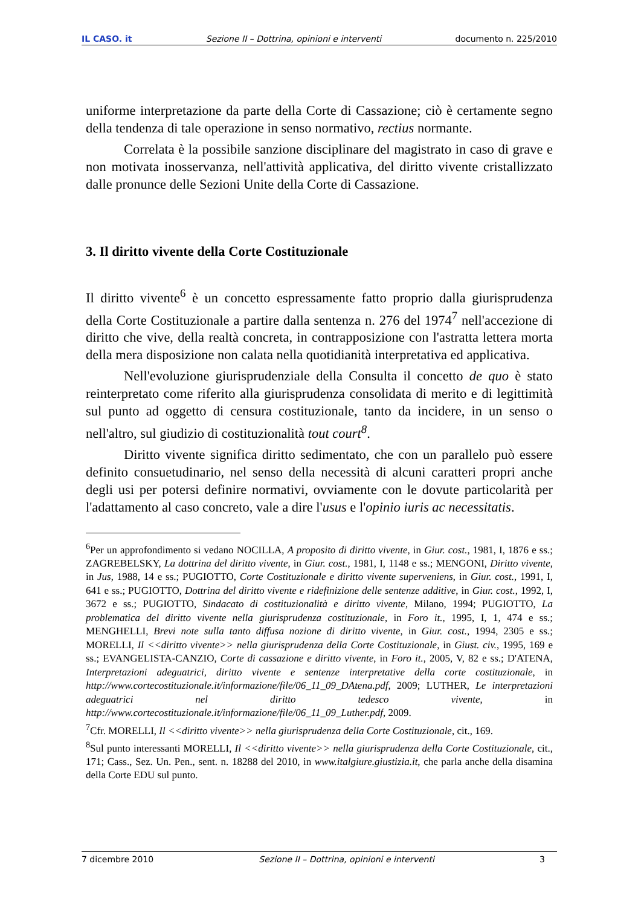IL CASO. it Sezione II – Dottrina, opinioni e interventi documento n. 225/2010
uniforme interpretazione da parte della Corte di Cassazione; ciò è certamente segno della tendenza di tale operazione in senso normativo, rectius normante.
Correlata è la possibile sanzione disciplinare del magistrato in caso di grave e non motivata inosservanza, nell'attività applicativa, del diritto vivente cristallizzato dalle pronunce delle Sezioni Unite della Corte di Cassazione.
3. Il diritto vivente della Corte Costituzionale
Il diritto vivente<sup>6</sup> è un concetto espressamente fatto proprio dalla giurisprudenza della Corte Costituzionale a partire dalla sentenza n. 276 del 1974<sup>7</sup> nell'accezione di diritto che vive, della realtà concreta, in contrapposizione con l'astratta lettera morta della mera disposizione non calata nella quotidianità interpretativa ed applicativa.
Nell'evoluzione giurisprudenziale della Consulta il concetto de quo è stato reinterpretato come riferito alla giurisprudenza consolidata di merito e di legittimità sul punto ad oggetto di censura costituzionale, tanto da incidere, in un senso o nell'altro, sul giudizio di costituzionalità tout court<sup>8</sup>.
Diritto vivente significa diritto sedimentato, che con un parallelo può essere definito consuetudinario, nel senso della necessità di alcuni caratteri propri anche degli usi per potersi definire normativi, ovviamente con le dovute particolarità per l'adattamento al caso concreto, vale a dire l'usus e l'opinio iuris ac necessitatis.
<sup>6</sup> Per un approfondimento si vedano NOCILLA, A proposito di diritto vivente, in Giur. cost., 1981, I, 1876 e ss.; ZAGREBELSKY, La dottrina del diritto vivente, in Giur. cost., 1981, I, 1148 e ss.; MENGONI, Diritto vivente, in Jus, 1988, 14 e ss.; PUGIOTTO, Corte Costituzionale e diritto vivente superveniens, in Giur. cost., 1991, I, 641 e ss.; PUGIOTTO, Dottrina del diritto vivente e ridefinizione delle sentenze additive, in Giur. cost., 1992, I, 3672 e ss.; PUGIOTTO, Sindacato di costituzionalità e diritto vivente, Milano, 1994; PUGIOTTO, La problematica del diritto vivente nella giurisprudenza costituzionale, in Foro it., 1995, I, 1, 474 e ss.; MENGHELLI, Brevi note sulla tanto diffusa nozione di diritto vivente, in Giur. cost., 1994, 2305 e ss.; MORELLI, Il <<diritto vivente>> nella giurisprudenza della Corte Costituzionale, in Giust. civ., 1995, 169 e ss.; EVANGELISTA-CANZIO, Corte di cassazione e diritto vivente, in Foro it., 2005, V, 82 e ss.; D'ATENA, Interpretazioni adeguatrici, diritto vivente e sentenze interpretative della corte costituzionale, in http://www.cortecostituzionale.it/informazione/file/06_11_09_DAtena.pdf, 2009; LUTHER, Le interpretazioni adeguatrici nel diritto tedesco vivente, in http://www.cortecostituzionale.it/informazione/file/06_11_09_Luther.pdf, 2009.
<sup>7</sup> Cfr. MORELLI, Il <<diritto vivente>> nella giurisprudenza della Corte Costituzionale, cit., 169.
<sup>8</sup> Sul punto interessanti MORELLI, Il <<diritto vivente>> nella giurisprudenza della Corte Costituzionale, cit., 171; Cass., Sez. Un. Pen., sent. n. 18288 del 2010, in www.italgiure.giustizia.it, che parla anche della disamina della Corte EDU sul punto.
7 dicembre 2010 Sezione II – Dottrina, opinioni e interventi 3